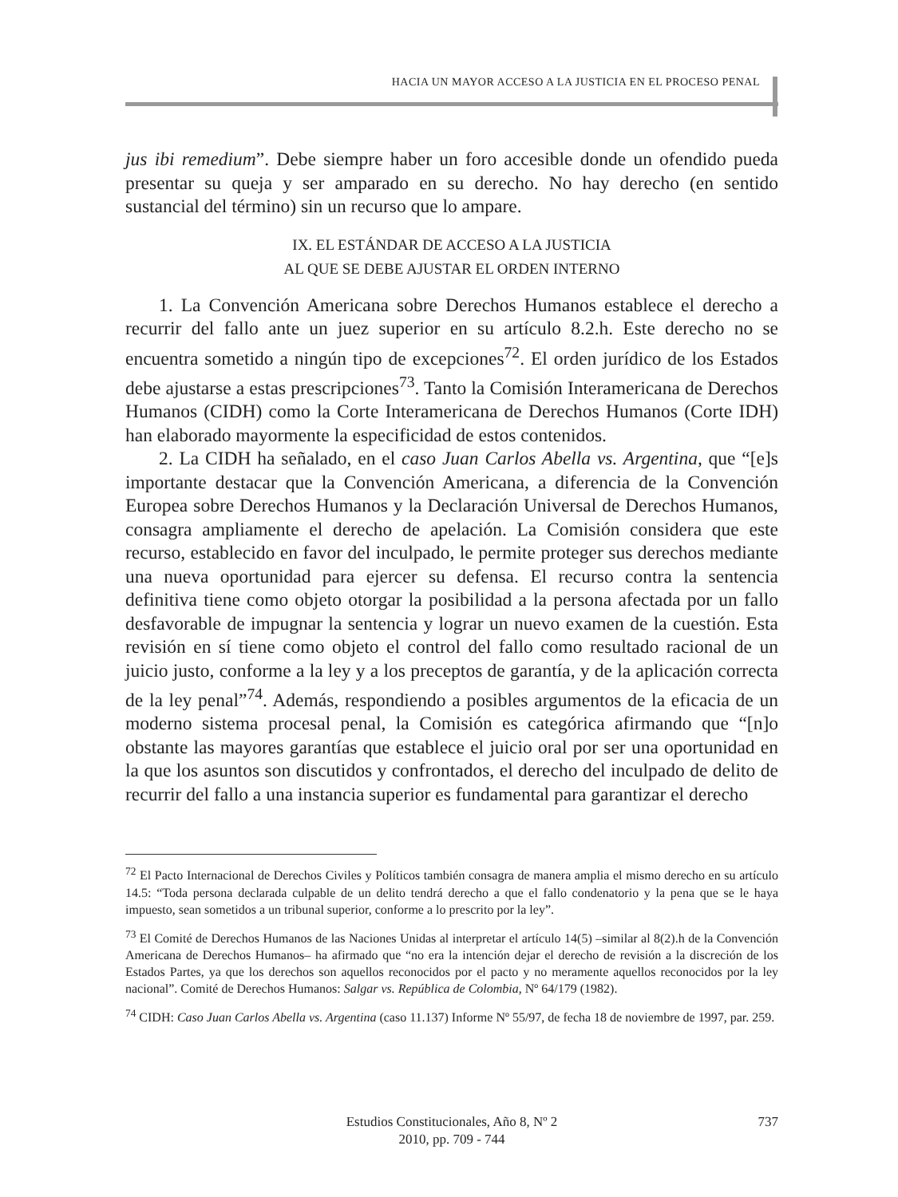HACIA UN MAYOR ACCESO A LA JUSTICIA EN EL PROCESO PENAL
jus ibi remedium”. Debe siempre haber un foro accesible donde un ofendido pueda presentar su queja y ser amparado en su derecho. No hay derecho (en sentido sustancial del término) sin un recurso que lo ampare.
IX. EL ESTÁNDAR DE ACCESO A LA JUSTICIA
AL QUE SE DEBE AJUSTAR EL ORDEN INTERNO
1. La Convención Americana sobre Derechos Humanos establece el derecho a recurrir del fallo ante un juez superior en su artículo 8.2.h. Este derecho no se encuentra sometido a ningún tipo de excepciones<sup>72</sup>. El orden jurídico de los Estados debe ajustarse a estas prescripciones<sup>73</sup>. Tanto la Comisión Interamericana de Derechos Humanos (CIDH) como la Corte Interamericana de Derechos Humanos (Corte IDH) han elaborado mayormente la especificidad de estos contenidos.
2. La CIDH ha señalado, en el caso Juan Carlos Abella vs. Argentina, que “[e]s importante destacar que la Convención Americana, a diferencia de la Convención Europea sobre Derechos Humanos y la Declaración Universal de Derechos Humanos, consagra ampliamente el derecho de apelación. La Comisión considera que este recurso, establecido en favor del inculpado, le permite proteger sus derechos mediante una nueva oportunidad para ejercer su defensa. El recurso contra la sentencia definitiva tiene como objeto otorgar la posibilidad a la persona afectada por un fallo desfavorable de impugnar la sentencia y lograr un nuevo examen de la cuestión. Esta revisión en sí tiene como objeto el control del fallo como resultado racional de un juicio justo, conforme a la ley y a los preceptos de garantía, y de la aplicación correcta de la ley penal”<sup>74</sup>. Además, respondiendo a posibles argumentos de la eficacia de un moderno sistema procesal penal, la Comisión es categórica afirmando que “[n]o obstante las mayores garantías que establece el juicio oral por ser una oportunidad en la que los asuntos son discutidos y confrontados, el derecho del inculpado de delito de recurrir del fallo a una instancia superior es fundamental para garantizar el derecho
<sup>72</sup> El Pacto Internacional de Derechos Civiles y Políticos también consagra de manera amplia el mismo derecho en su artículo 14.5: “Toda persona declarada culpable de un delito tendrá derecho a que el fallo condenatorio y la pena que se le haya impuesto, sean sometidos a un tribunal superior, conforme a lo prescrito por la ley”.
<sup>73</sup> El Comité de Derechos Humanos de las Naciones Unidas al interpretar el artículo 14(5) –similar al 8(2).h de la Convención Americana de Derechos Humanos– ha afirmado que “no era la intención dejar el derecho de revisión a la discreción de los Estados Partes, ya que los derechos son aquellos reconocidos por el pacto y no meramente aquellos reconocidos por la ley nacional”. Comité de Derechos Humanos: Salgar vs. República de Colombia, Nº 64/179 (1982).
<sup>74</sup> CIDH: Caso Juan Carlos Abella vs. Argentina (caso 11.137) Informe Nº 55/97, de fecha 18 de noviembre de 1997, par. 259.
Estudios Constitucionales, Año 8, Nº 2
2010, pp. 709 - 744
737